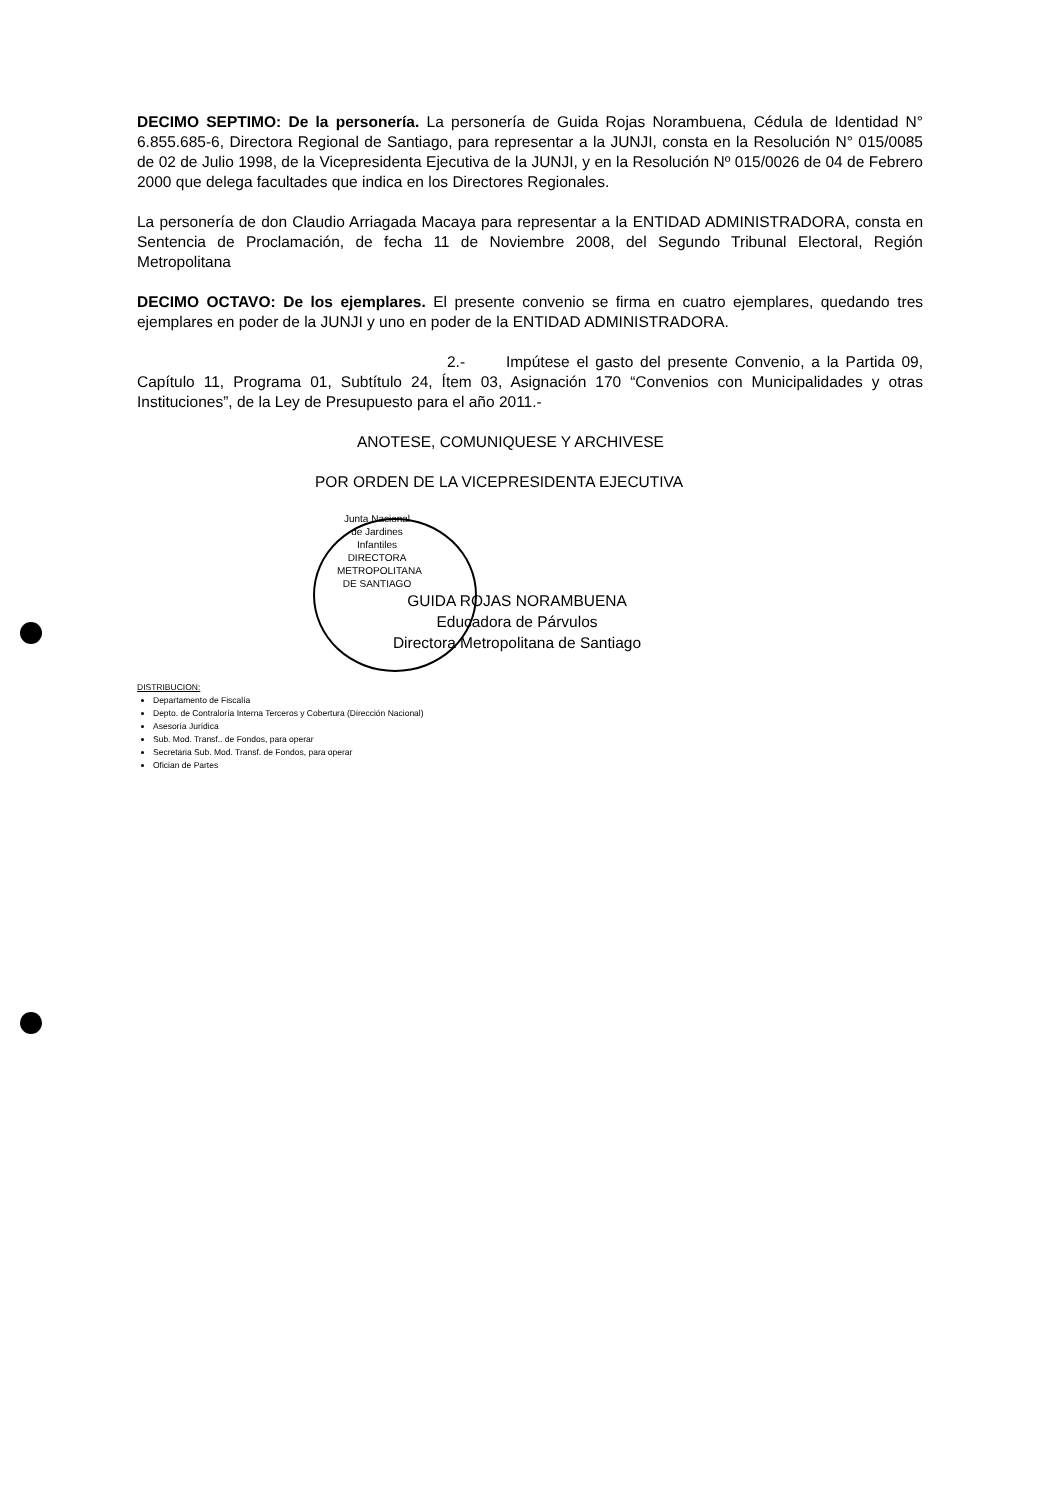DECIMO SEPTIMO: De la personería. La personería de Guida Rojas Norambuena, Cédula de Identidad N° 6.855.685-6, Directora Regional de Santiago, para representar a la JUNJI, consta en la Resolución N° 015/0085 de 02 de Julio 1998, de la Vicepresidenta Ejecutiva de la JUNJI, y en la Resolución Nº 015/0026 de 04 de Febrero 2000 que delega facultades que indica en los Directores Regionales.
La personería de don Claudio Arriagada Macaya para representar a la ENTIDAD ADMINISTRADORA, consta en Sentencia de Proclamación, de fecha 11 de Noviembre 2008, del Segundo Tribunal Electoral, Región Metropolitana
DECIMO OCTAVO: De los ejemplares. El presente convenio se firma en cuatro ejemplares, quedando tres ejemplares en poder de la JUNJI y uno en poder de la ENTIDAD ADMINISTRADORA.
2.- Impútese el gasto del presente Convenio, a la Partida 09, Capítulo 11, Programa 01, Subtítulo 24, Ítem 03, Asignación 170 “Convenios con Municipalidades y otras Instituciones”, de la Ley de Presupuesto para el año 2011.-
ANOTESE, COMUNIQUESE Y ARCHIVESE
POR ORDEN DE LA VICEPRESIDENTA EJECUTIVA
Junta Nacional de Jardines Infantiles DIRECTORA METROPOLITANA DE SANTIAGO
GUIDA ROJAS NORAMBUENA
Educadora de Párvulos
Directora Metropolitana de Santiago
DISTRIBUCION:
Departamento de Fiscalía
Depto. de Contraloría Interna Terceros y Cobertura (Dirección Nacional)
Asesoría Jurídica
Sub. Mod. Transf.. de Fondos, para operar
Secretaria Sub. Mod. Transf. de Fondos, para operar
Ofician de Partes